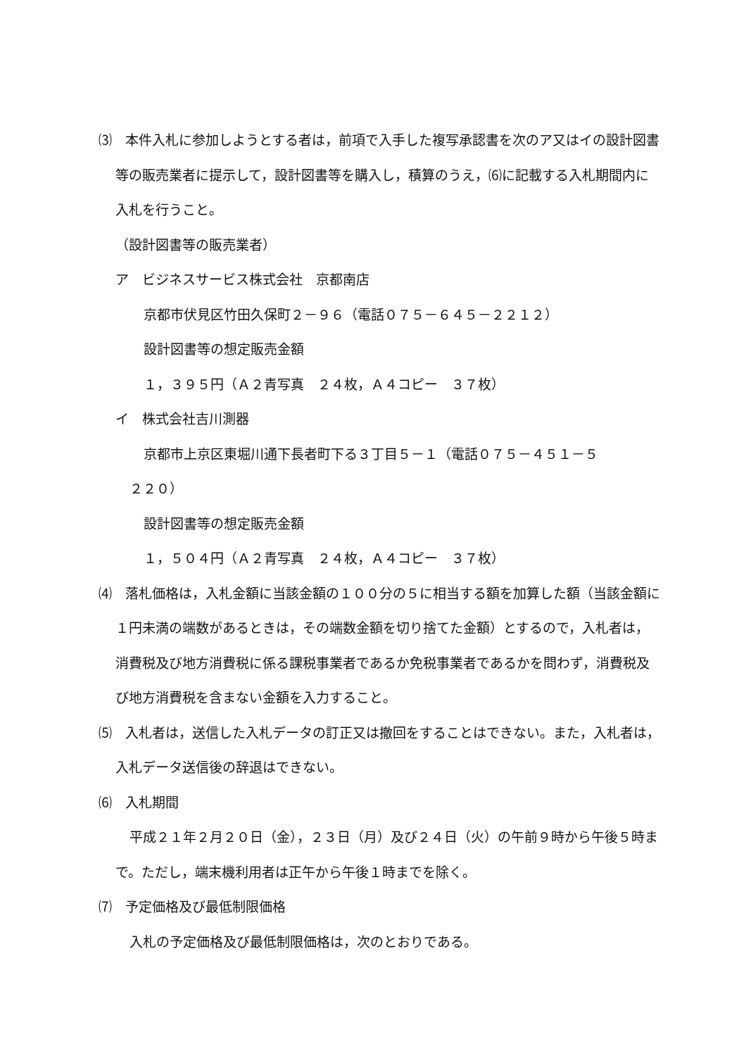⑶　本件入札に参加しようとする者は，前項で入手した複写承認書を次のア又はイの設計図書等の販売業者に提示して，設計図書等を購入し，積算のうえ，⑹に記載する入札期間内に入札を行うこと。
（設計図書等の販売業者）
ア　ビジネスサービス株式会社　京都南店
京都市伏見区竹田久保町２－９６（電話０７５－６４５－２２１２）
設計図書等の想定販売金額
１，３９５円（Ａ２青写真　２４枚，Ａ４コピー　３７枚）
イ　株式会社吉川測器
京都市上京区東堀川通下長者町下る３丁目５－１（電話０７５－４５１－５
２２０）
設計図書等の想定販売金額
１，５０４円（Ａ２青写真　２４枚，Ａ４コピー　３７枚）
⑷　落札価格は，入札金額に当該金額の１００分の５に相当する額を加算した額（当該金額に１円未満の端数があるときは，その端数金額を切り捨てた金額）とするので，入札者は，消費税及び地方消費税に係る課税事業者であるか免税事業者であるかを問わず，消費税及び地方消費税を含まない金額を入力すること。
⑸　入札者は，送信した入札データの訂正又は撤回をすることはできない。また，入札者は，入札データ送信後の辞退はできない。
⑹　入札期間
平成２１年２月２０日（金），２３日（月）及び２４日（火）の午前９時から午後５時まで。ただし，端末機利用者は正午から午後１時までを除く。
⑺　予定価格及び最低制限価格
入札の予定価格及び最低制限価格は，次のとおりである。